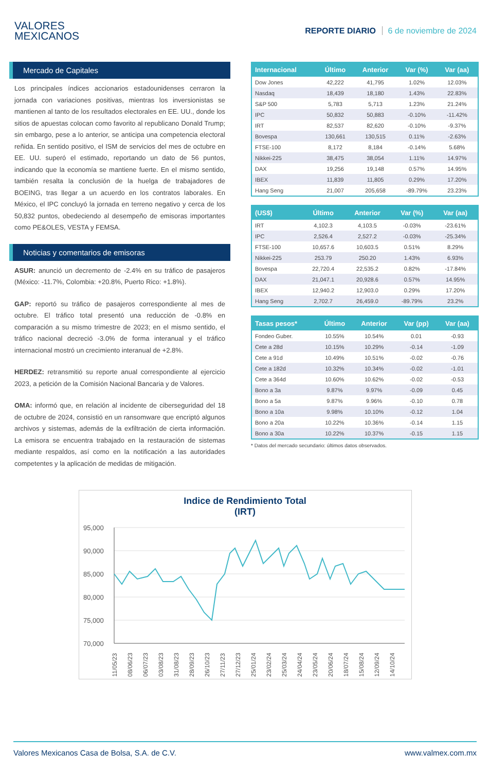VALORES
MEXICANOS
REPORTE DIARIO 6 de noviembre de 2024
Mercado de Capitales
Los principales índices accionarios estadounidenses cerraron la jornada con variaciones positivas, mientras los inversionistas se mantienen al tanto de los resultados electorales en EE. UU., donde los sitios de apuestas colocan como favorito al republicano Donald Trump; sin embargo, pese a lo anterior, se anticipa una competencia electoral reñida. En sentido positivo, el ISM de servicios del mes de octubre en EE. UU. superó el estimado, reportando un dato de 56 puntos, indicando que la economía se mantiene fuerte. En el mismo sentido, también resalta la conclusión de la huelga de trabajadores de BOEING, tras llegar a un acuerdo en los contratos laborales. En México, el IPC concluyó la jornada en terreno negativo y cerca de los 50,832 puntos, obedeciendo al desempeño de emisoras importantes como PE&OLES, VESTA y FEMSA.
Noticias y comentarios de emisoras
ASUR: anunció un decremento de -2.4% en su tráfico de pasajeros (México: -11.7%, Colombia: +20.8%, Puerto Rico: +1.8%).
GAP: reportó su tráfico de pasajeros correspondiente al mes de octubre. El tráfico total presentó una reducción de -0.8% en comparación a su mismo trimestre de 2023; en el mismo sentido, el tráfico nacional decreció -3.0% de forma interanual y el tráfico internacional mostró un crecimiento interanual de +2.8%.
HERDEZ: retransmitió su reporte anual correspondiente al ejercicio 2023, a petición de la Comisión Nacional Bancaria y de Valores.
OMA: informó que, en relación al incidente de ciberseguridad del 18 de octubre de 2024, consistió en un ransomware que encriptó algunos archivos y sistemas, además de la exfiltración de cierta información. La emisora se encuentra trabajado en la restauración de sistemas mediante respaldos, así como en la notificación a las autoridades competentes y la aplicación de medidas de mitigación.
| Internacional | Último | Anterior | Var (%) | Var (aa) |
| --- | --- | --- | --- | --- |
| Dow Jones | 42,222 | 41,795 | 1.02% | 12.03% |
| Nasdaq | 18,439 | 18,180 | 1.43% | 22.83% |
| S&P 500 | 5,783 | 5,713 | 1.23% | 21.24% |
| IPC | 50,832 | 50,883 | -0.10% | -11.42% |
| IRT | 82,537 | 82,620 | -0.10% | -9.37% |
| Bovespa | 130,661 | 130,515 | 0.11% | -2.63% |
| FTSE-100 | 8,172 | 8,184 | -0.14% | 5.68% |
| Nikkei-225 | 38,475 | 38,054 | 1.11% | 14.97% |
| DAX | 19,256 | 19,148 | 0.57% | 14.95% |
| IBEX | 11,839 | 11,805 | 0.29% | 17.20% |
| Hang Seng | 21,007 | 205,658 | -89.79% | 23.23% |
| (US$) | Último | Anterior | Var (%) | Var (aa) |
| --- | --- | --- | --- | --- |
| IRT | 4,102.3 | 4,103.5 | -0.03% | -23.61% |
| IPC | 2,526.4 | 2,527.2 | -0.03% | -25.34% |
| FTSE-100 | 10,657.6 | 10,603.5 | 0.51% | 8.29% |
| Nikkei-225 | 253.79 | 250.20 | 1.43% | 6.93% |
| Bovespa | 22,720.4 | 22,535.2 | 0.82% | -17.84% |
| DAX | 21,047.1 | 20,928.6 | 0.57% | 14.95% |
| IBEX | 12,940.2 | 12,903.0 | 0.29% | 17.20% |
| Hang Seng | 2,702.7 | 26,459.0 | -89.79% | 23.2% |
| Tasas pesos* | Último | Anterior | Var (pp) | Var (aa) |
| --- | --- | --- | --- | --- |
| Fondeo Guber. | 10.55% | 10.54% | 0.01 | -0.93 |
| Cete a 28d | 10.15% | 10.29% | -0.14 | -1.09 |
| Cete a 91d | 10.49% | 10.51% | -0.02 | -0.76 |
| Cete a 182d | 10.32% | 10.34% | -0.02 | -1.01 |
| Cete a 364d | 10.60% | 10.62% | -0.02 | -0.53 |
| Bono a 3a | 9.87% | 9.97% | -0.09 | 0.45 |
| Bono a 5a | 9.87% | 9.96% | -0.10 | 0.78 |
| Bono a 10a | 9.98% | 10.10% | -0.12 | 1.04 |
| Bono a 20a | 10.22% | 10.36% | -0.14 | 1.15 |
| Bono a 30a | 10.22% | 10.37% | -0.15 | 1.15 |
* Datos del mercado secundario: últimos datos observados.
Indice de Rendimiento Total
(IRT)
95,000
90,000
85,000
80,000
75,000
70,000
11/05/23
08/06/23
06/07/23
03/08/23
31/08/23
28/09/23
26/10/23
27/11/23
27/12/23
25/01/24
23/02/24
25/03/24
24/04/24
23/05/24
20/06/24
18/07/24
15/08/24
12/09/24
14/10/24
Valores Mexicanos Casa de Bolsa, S.A. de C.V. www.valmex.com.mx